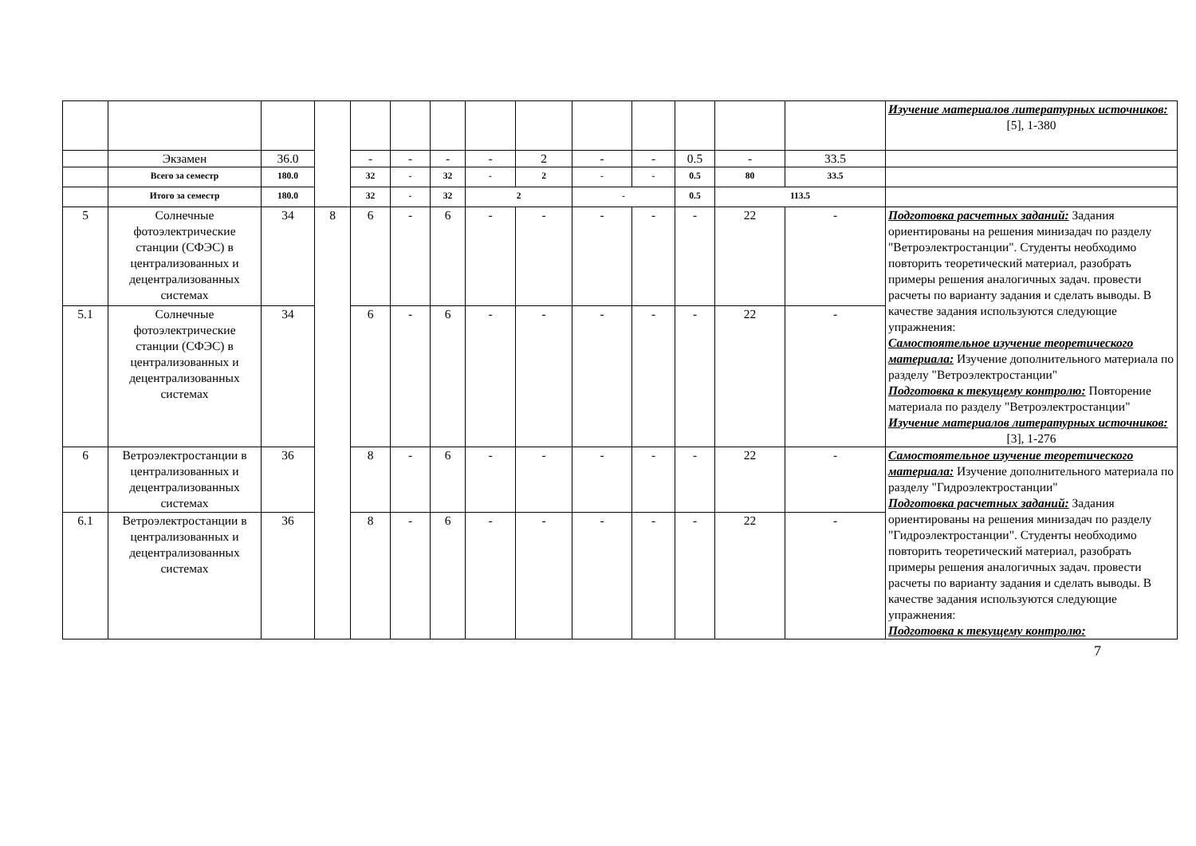| | | | | | | | | | | | | | | Изучение материалов литературных источников: [5], 1-380 |
| | Экзамен | 36.0 | | - | - | - | - | 2 | - | - | 0.5 | - | 33.5 | |
| | Всего за семестр | 180.0 | | 32 | - | 32 | - | 2 | - | - | 0.5 | 80 | 33.5 | |
| | Итого за семестр | 180.0 | | 32 | - | 32 | 2 | | - | | 0.5 | 113.5 | | |
| 5 | Солнечные фотоэлектрические станции (СФЭС) в централизованных и децентрализованных системах | 34 | 8 | 6 | - | 6 | - | - | - | - | - | 22 | - | Подготовка расчетных заданий: Задания ориентированы на решения минизадач по разделу "Ветроэлектростанции". Студенты необходимо повторить теоретический материал, разобрать примеры решения аналогичных задач. провести расчеты по варианту задания и сделать выводы. В качестве задания используются следующие упражнения: Самостоятельное изучение теоретического материала: Изучение дополнительного материала по разделу "Ветроэлектростанции" Подготовка к текущему контролю: Повторение материала по разделу "Ветроэлектростанции" Изучение материалов литературных источников: [3], 1-276 |
| 5.1 | Солнечные фотоэлектрические станции (СФЭС) в централизованных и децентрализованных системах | 34 | | 6 | - | 6 | - | - | - | - | - | 22 | - | |
| 6 | Ветроэлектростанции в централизованных и децентрализованных системах | 36 | | 8 | - | 6 | - | - | - | - | - | 22 | - | Самостоятельное изучение теоретического материала: Изучение дополнительного материала по разделу "Гидроэлектростанции" Подготовка расчетных заданий: Задания ориентированы на решения минизадач по разделу "Гидроэлектростанции". Студенты необходимо повторить теоретический материал, разобрать примеры решения аналогичных задач. провести расчеты по варианту задания и сделать выводы. В качестве задания используются следующие упражнения: Подготовка к текущему контролю: |
| 6.1 | Ветроэлектростанции в централизованных и децентрализованных системах | 36 | | 8 | - | 6 | - | - | - | - | - | 22 | - | |
7